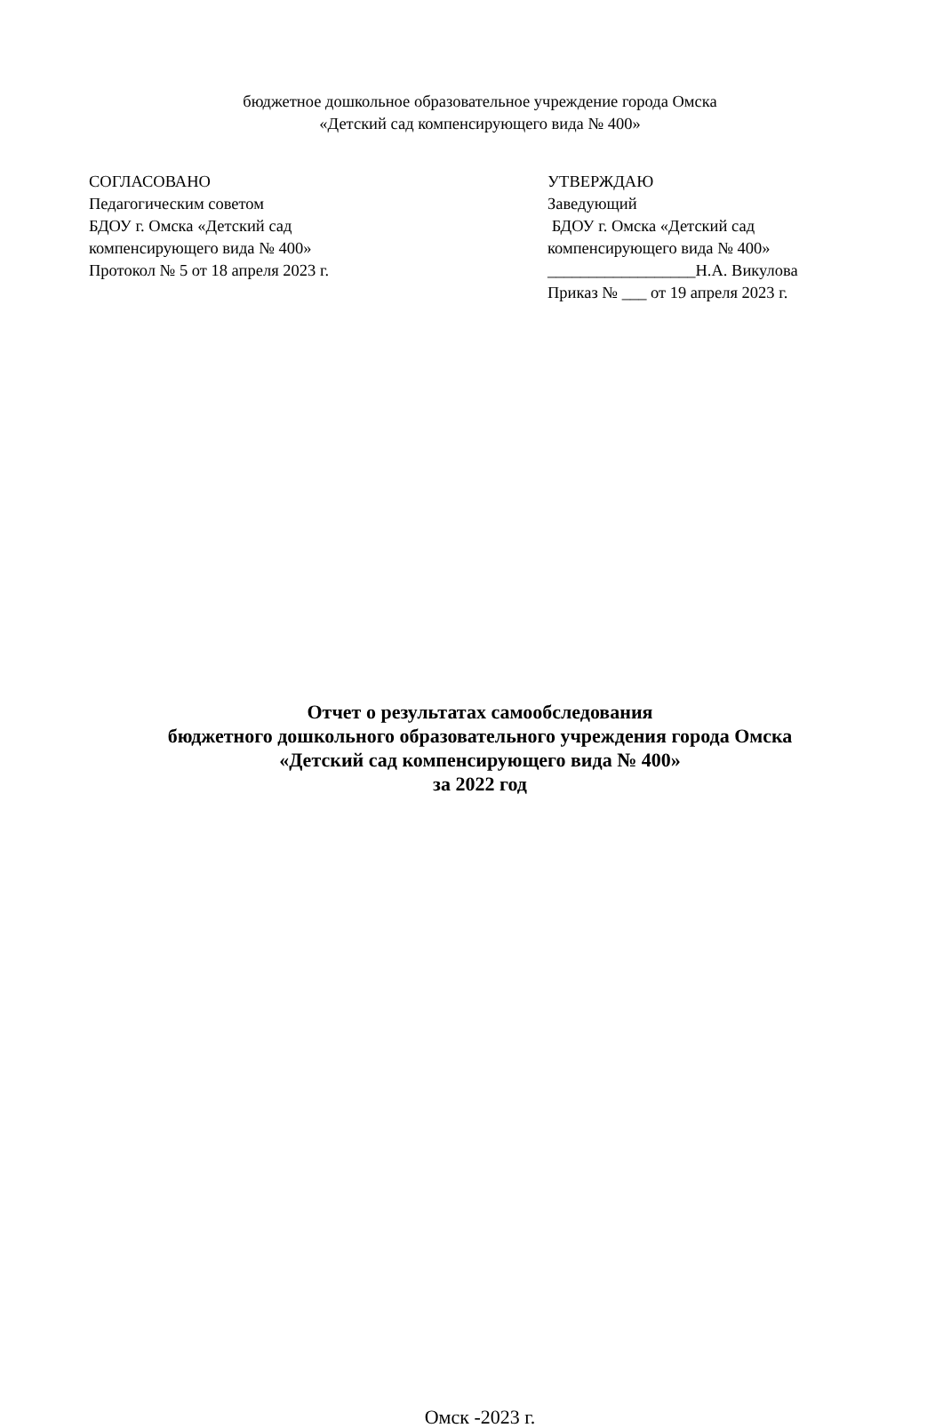бюджетное дошкольное образовательное учреждение города Омска
«Детский сад компенсирующего вида № 400»
СОГЛАСОВАНО
Педагогическим советом
БДОУ г. Омска «Детский сад
компенсирующего вида № 400»
Протокол № 5 от 18 апреля 2023 г.
УТВЕРЖДАЮ
Заведующий
БДОУ г. Омска «Детский сад
компенсирующего вида № 400»
__________________Н.А. Викулова
Приказ № ___ от 19 апреля 2023 г.
Отчет о результатах самообследования
бюджетного дошкольного образовательного учреждения города Омска
«Детский сад компенсирующего вида № 400»
за 2022 год
Омск -2023 г.